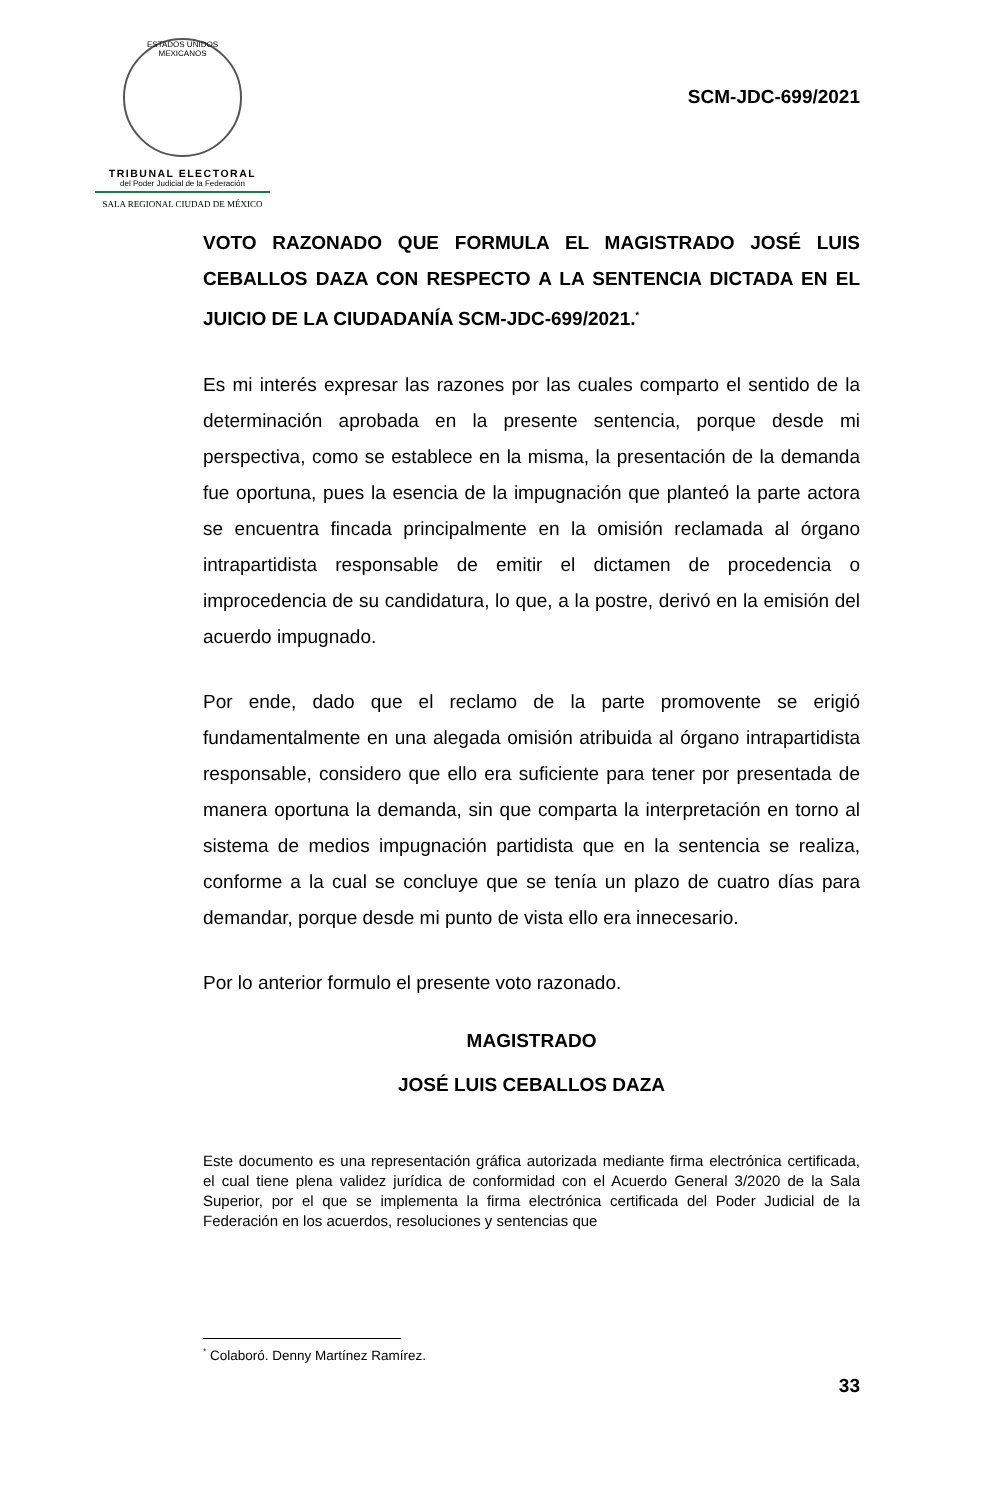ESTADOS UNIDOS MEXICANOS
TRIBUNAL ELECTORAL
del Poder Judicial de la Federación
SALA REGIONAL CIUDAD DE MÉXICO
SCM-JDC-699/2021
VOTO RAZONADO QUE FORMULA EL MAGISTRADO JOSÉ LUIS CEBALLOS DAZA CON RESPECTO A LA SENTENCIA DICTADA EN EL JUICIO DE LA CIUDADANÍA SCM-JDC-699/2021.<sup>*</sup>
Es mi interés expresar las razones por las cuales comparto el sentido de la determinación aprobada en la presente sentencia, porque desde mi perspectiva, como se establece en la misma, la presentación de la demanda fue oportuna, pues la esencia de la impugnación que planteó la parte actora se encuentra fincada principalmente en la omisión reclamada al órgano intrapartidista responsable de emitir el dictamen de procedencia o improcedencia de su candidatura, lo que, a la postre, derivó en la emisión del acuerdo impugnado.
Por ende, dado que el reclamo de la parte promovente se erigió fundamentalmente en una alegada omisión atribuida al órgano intrapartidista responsable, considero que ello era suficiente para tener por presentada de manera oportuna la demanda, sin que comparta la interpretación en torno al sistema de medios impugnación partidista que en la sentencia se realiza, conforme a la cual se concluye que se tenía un plazo de cuatro días para demandar, porque desde mi punto de vista ello era innecesario.
Por lo anterior formulo el presente voto razonado.
MAGISTRADO
JOSÉ LUIS CEBALLOS DAZA
Este documento es una representación gráfica autorizada mediante firma electrónica certificada, el cual tiene plena validez jurídica de conformidad con el Acuerdo General 3/2020 de la Sala Superior, por el que se implementa la firma electrónica certificada del Poder Judicial de la Federación en los acuerdos, resoluciones y sentencias que
<sup>*</sup> Colaboró. Denny Martínez Ramírez.
33